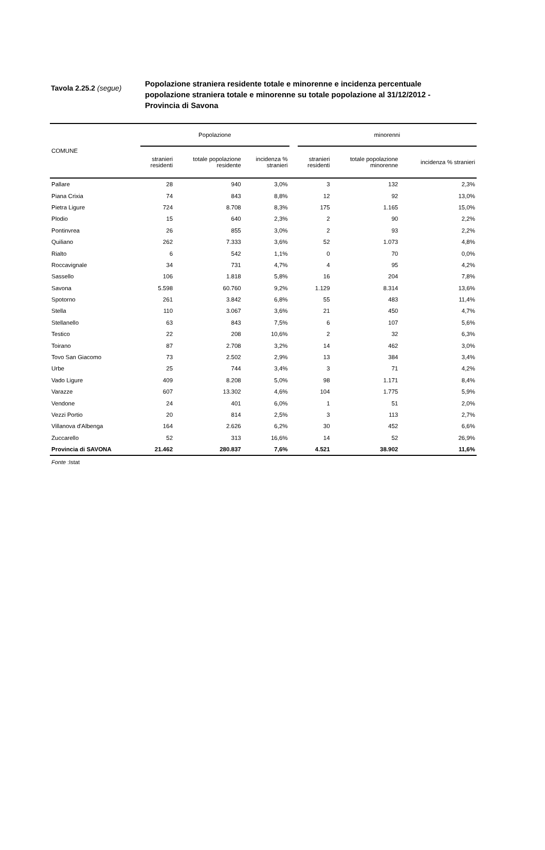Tavola 2.25.2 (segue)
Popolazione straniera residente totale e minorenne e incidenza percentuale popolazione straniera totale e minorenne su totale popolazione al 31/12/2012 - Provincia di Savona
| COMUNE | Popolazione | | | | minorenni | | |
| --- | --- | --- | --- | --- | --- | --- | --- |
| | stranieri residenti | totale popolazione residente | incidenza % stranieri | | stranieri residenti | totale popolazione minorenne | incidenza % stranieri |
| Pallare | 28 | 940 | 3,0% | | 3 | 132 | 2,3% |
| Piana Crixia | 74 | 843 | 8,8% | | 12 | 92 | 13,0% |
| Pietra Ligure | 724 | 8.708 | 8,3% | | 175 | 1.165 | 15,0% |
| Plodio | 15 | 640 | 2,3% | | 2 | 90 | 2,2% |
| Pontinvrea | 26 | 855 | 3,0% | | 2 | 93 | 2,2% |
| Quiliano | 262 | 7.333 | 3,6% | | 52 | 1.073 | 4,8% |
| Rialto | 6 | 542 | 1,1% | | 0 | 70 | 0,0% |
| Roccavignale | 34 | 731 | 4,7% | | 4 | 95 | 4,2% |
| Sassello | 106 | 1.818 | 5,8% | | 16 | 204 | 7,8% |
| Savona | 5.598 | 60.760 | 9,2% | | 1.129 | 8.314 | 13,6% |
| Spotorno | 261 | 3.842 | 6,8% | | 55 | 483 | 11,4% |
| Stella | 110 | 3.067 | 3,6% | | 21 | 450 | 4,7% |
| Stellanello | 63 | 843 | 7,5% | | 6 | 107 | 5,6% |
| Testico | 22 | 208 | 10,6% | | 2 | 32 | 6,3% |
| Toirano | 87 | 2.708 | 3,2% | | 14 | 462 | 3,0% |
| Tovo San Giacomo | 73 | 2.502 | 2,9% | | 13 | 384 | 3,4% |
| Urbe | 25 | 744 | 3,4% | | 3 | 71 | 4,2% |
| Vado Ligure | 409 | 8.208 | 5,0% | | 98 | 1.171 | 8,4% |
| Varazze | 607 | 13.302 | 4,6% | | 104 | 1.775 | 5,9% |
| Vendone | 24 | 401 | 6,0% | | 1 | 51 | 2,0% |
| Vezzi Portio | 20 | 814 | 2,5% | | 3 | 113 | 2,7% |
| Villanova d'Albenga | 164 | 2.626 | 6,2% | | 30 | 452 | 6,6% |
| Zuccarello | 52 | 313 | 16,6% | | 14 | 52 | 26,9% |
| Provincia di SAVONA | 21.462 | 280.837 | 7,6% | | 4.521 | 38.902 | 11,6% |
Fonte :Istat